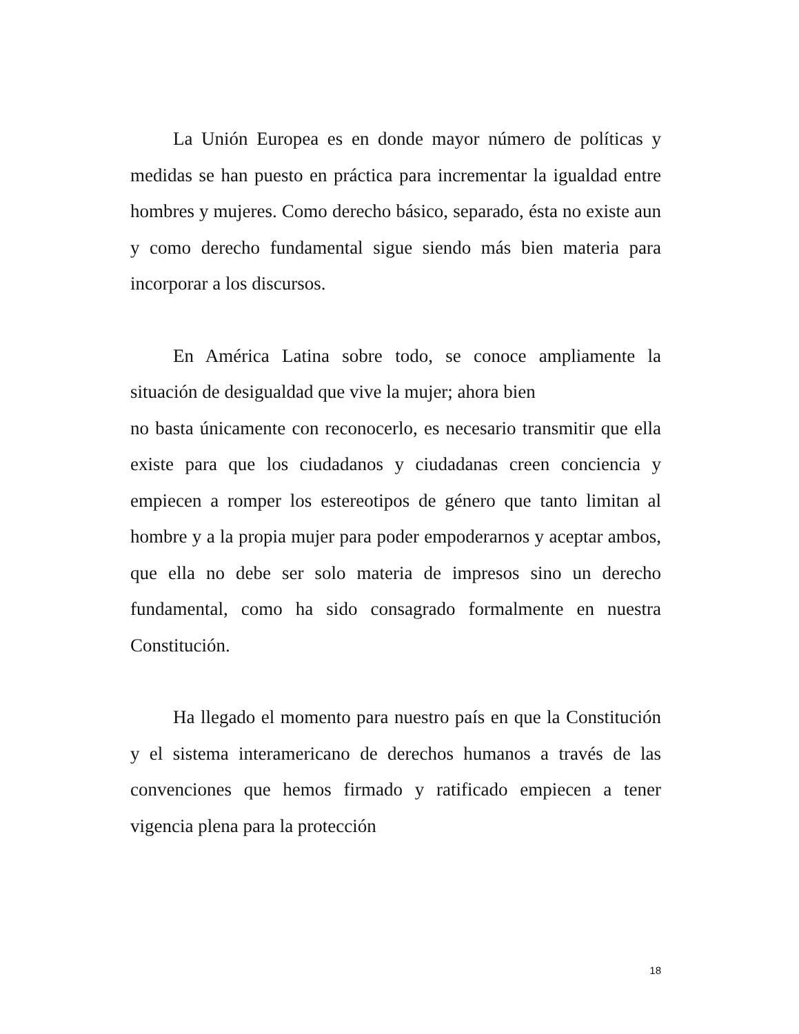La Unión Europea es en donde mayor número de políticas y medidas se han puesto en práctica para incrementar la igualdad entre hombres y mujeres. Como derecho básico, separado, ésta no existe aun y como derecho fundamental sigue siendo más bien materia para incorporar a los discursos.
En América Latina sobre todo, se conoce ampliamente la situación de desigualdad que vive la mujer; ahora bien
no basta únicamente con reconocerlo, es necesario transmitir que ella existe para que los ciudadanos y ciudadanas creen conciencia y empiecen a romper los estereotipos de género que tanto limitan al hombre y a la propia mujer para poder empoderarnos y aceptar ambos, que ella no debe ser solo materia de impresos sino un derecho fundamental, como ha sido consagrado formalmente en nuestra Constitución.
Ha llegado el momento para nuestro país en que la Constitución y el sistema interamericano de derechos humanos a través de las convenciones que hemos firmado y ratificado empiecen a tener vigencia plena para la protección
18